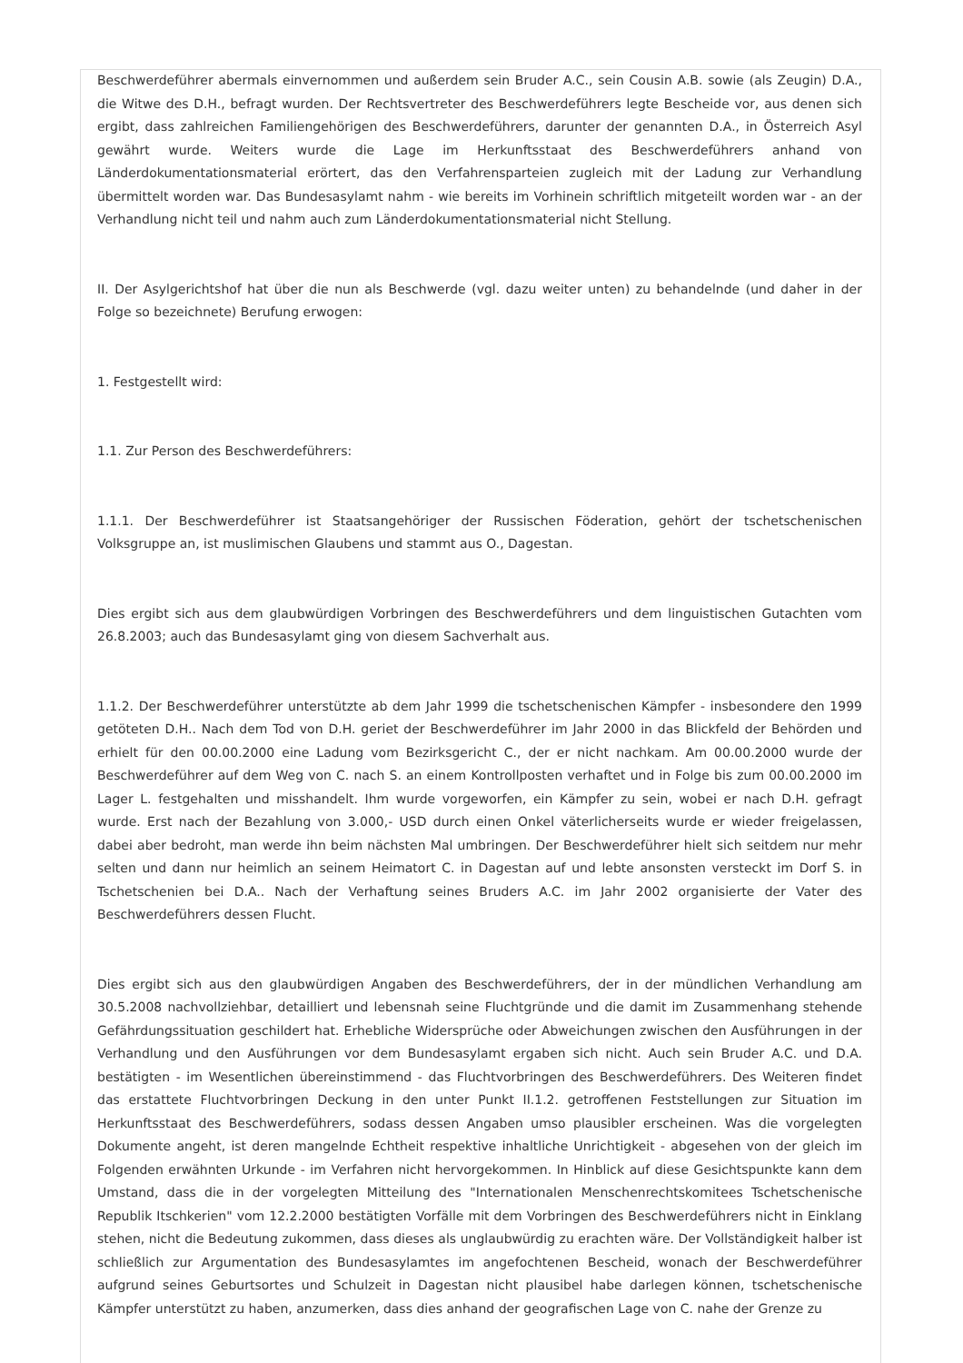Beschwerdeführer abermals einvernommen und außerdem sein Bruder A.C., sein Cousin A.B. sowie (als Zeugin) D.A., die Witwe des D.H., befragt wurden. Der Rechtsvertreter des Beschwerdeführers legte Bescheide vor, aus denen sich ergibt, dass zahlreichen Familiengehörigen des Beschwerdeführers, darunter der genannten D.A., in Österreich Asyl gewährt wurde. Weiters wurde die Lage im Herkunftsstaat des Beschwerdeführers anhand von Länderdokumentationsmaterial erörtert, das den Verfahrensparteien zugleich mit der Ladung zur Verhandlung übermittelt worden war. Das Bundesasylamt nahm - wie bereits im Vorhinein schriftlich mitgeteilt worden war - an der Verhandlung nicht teil und nahm auch zum Länderdokumentationsmaterial nicht Stellung.
II. Der Asylgerichtshof hat über die nun als Beschwerde (vgl. dazu weiter unten) zu behandelnde (und daher in der Folge so bezeichnete) Berufung erwogen:
1. Festgestellt wird:
1.1. Zur Person des Beschwerdeführers:
1.1.1. Der Beschwerdeführer ist Staatsangehöriger der Russischen Föderation, gehört der tschetschenischen Volksgruppe an, ist muslimischen Glaubens und stammt aus O., Dagestan.
Dies ergibt sich aus dem glaubwürdigen Vorbringen des Beschwerdeführers und dem linguistischen Gutachten vom 26.8.2003; auch das Bundesasylamt ging von diesem Sachverhalt aus.
1.1.2. Der Beschwerdeführer unterstützte ab dem Jahr 1999 die tschetschenischen Kämpfer - insbesondere den 1999 getöteten D.H.. Nach dem Tod von D.H. geriet der Beschwerdeführer im Jahr 2000 in das Blickfeld der Behörden und erhielt für den 00.00.2000 eine Ladung vom Bezirksgericht C., der er nicht nachkam. Am 00.00.2000 wurde der Beschwerdeführer auf dem Weg von C. nach S. an einem Kontrollposten verhaftet und in Folge bis zum 00.00.2000 im Lager L. festgehalten und misshandelt. Ihm wurde vorgeworfen, ein Kämpfer zu sein, wobei er nach D.H. gefragt wurde. Erst nach der Bezahlung von 3.000,- USD durch einen Onkel väterlicherseits wurde er wieder freigelassen, dabei aber bedroht, man werde ihn beim nächsten Mal umbringen. Der Beschwerdeführer hielt sich seitdem nur mehr selten und dann nur heimlich an seinem Heimatort C. in Dagestan auf und lebte ansonsten versteckt im Dorf S. in Tschetschenien bei D.A.. Nach der Verhaftung seines Bruders A.C. im Jahr 2002 organisierte der Vater des Beschwerdeführers dessen Flucht.
Dies ergibt sich aus den glaubwürdigen Angaben des Beschwerdeführers, der in der mündlichen Verhandlung am 30.5.2008 nachvollziehbar, detailliert und lebensnah seine Fluchtgründe und die damit im Zusammenhang stehende Gefährdungssituation geschildert hat. Erhebliche Widersprüche oder Abweichungen zwischen den Ausführungen in der Verhandlung und den Ausführungen vor dem Bundesasylamt ergaben sich nicht. Auch sein Bruder A.C. und D.A. bestätigten - im Wesentlichen übereinstimmend - das Fluchtvorbringen des Beschwerdeführers. Des Weiteren findet das erstattete Fluchtvorbringen Deckung in den unter Punkt II.1.2. getroffenen Feststellungen zur Situation im Herkunftsstaat des Beschwerdeführers, sodass dessen Angaben umso plausibler erscheinen. Was die vorgelegten Dokumente angeht, ist deren mangelnde Echtheit respektive inhaltliche Unrichtigkeit - abgesehen von der gleich im Folgenden erwähnten Urkunde - im Verfahren nicht hervorgekommen. In Hinblick auf diese Gesichtspunkte kann dem Umstand, dass die in der vorgelegten Mitteilung des "Internationalen Menschenrechtskomitees Tschetschenische Republik Itschkerien" vom 12.2.2000 bestätigten Vorfälle mit dem Vorbringen des Beschwerdeführers nicht in Einklang stehen, nicht die Bedeutung zukommen, dass dieses als unglaubwürdig zu erachten wäre. Der Vollständigkeit halber ist schließlich zur Argumentation des Bundesasylamtes im angefochtenen Bescheid, wonach der Beschwerdeführer aufgrund seines Geburtsortes und Schulzeit in Dagestan nicht plausibel habe darlegen können, tschetschenische Kämpfer unterstützt zu haben, anzumerken, dass dies anhand der geografischen Lage von C. nahe der Grenze zu